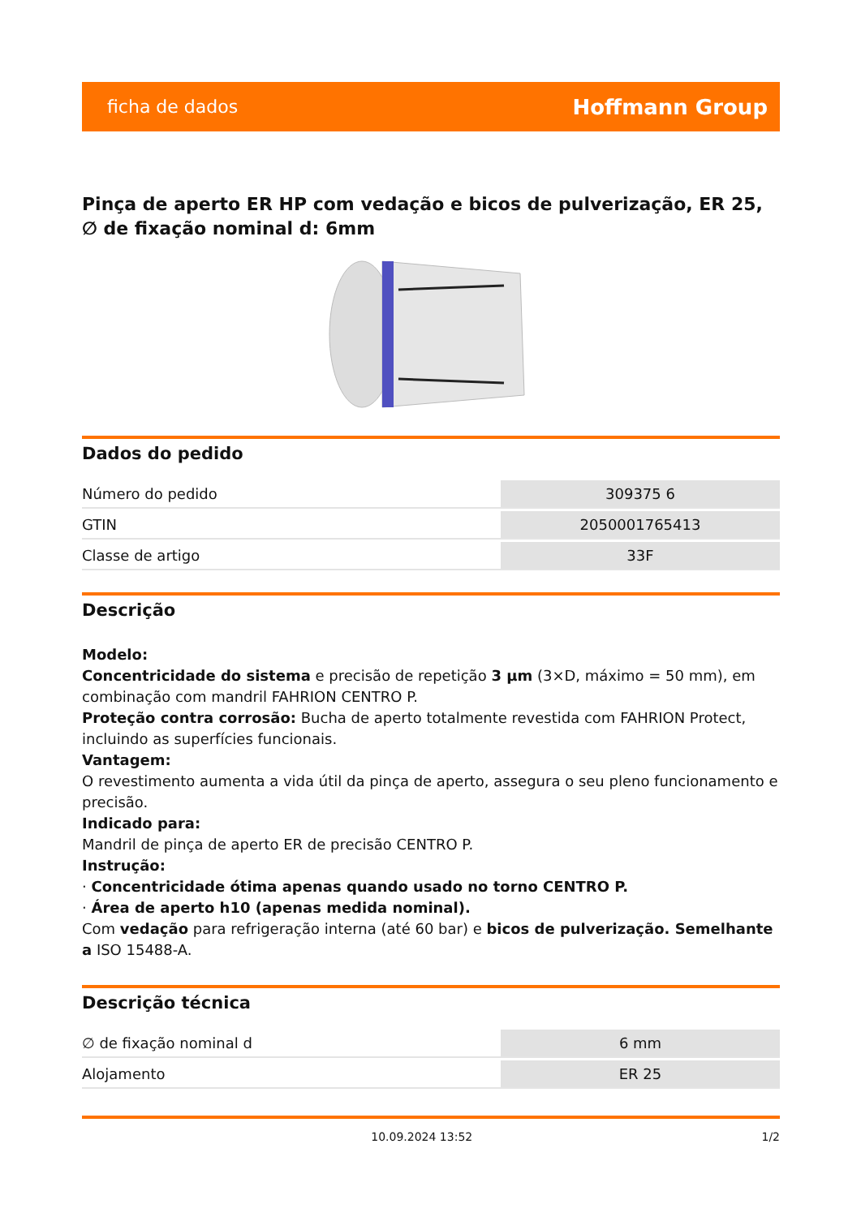ficha de dados Hoffmann Group
Pinça de aperto ER HP com vedação e bicos de pulverização, ER 25, ∅ de fixação nominal d: 6mm
Dados do pedido
| Número do pedido | 309375 6 |
| GTIN | 2050001765413 |
| Classe de artigo | 33F |
Descrição
Modelo:
Concentricidade do sistema e precisão de repetição 3 µm (3×D, máximo = 50 mm), em combinação com mandril FAHRION CENTRO P.
Proteção contra corrosão: Bucha de aperto totalmente revestida com FAHRION Protect, incluindo as superfícies funcionais.
Vantagem:
O revestimento aumenta a vida útil da pinça de aperto, assegura o seu pleno funcionamento e precisão.
Indicado para:
Mandril de pinça de aperto ER de precisão CENTRO P.
Instrução:
· Concentricidade ótima apenas quando usado no torno CENTRO P.
· Área de aperto h10 (apenas medida nominal).
Com vedação para refrigeração interna (até 60 bar) e bicos de pulverização. Semelhante a ISO 15488-A.
Descrição técnica
| ∅ de fixação nominal d | 6 mm |
| Alojamento | ER 25 |
10.09.2024 13:52 1/2